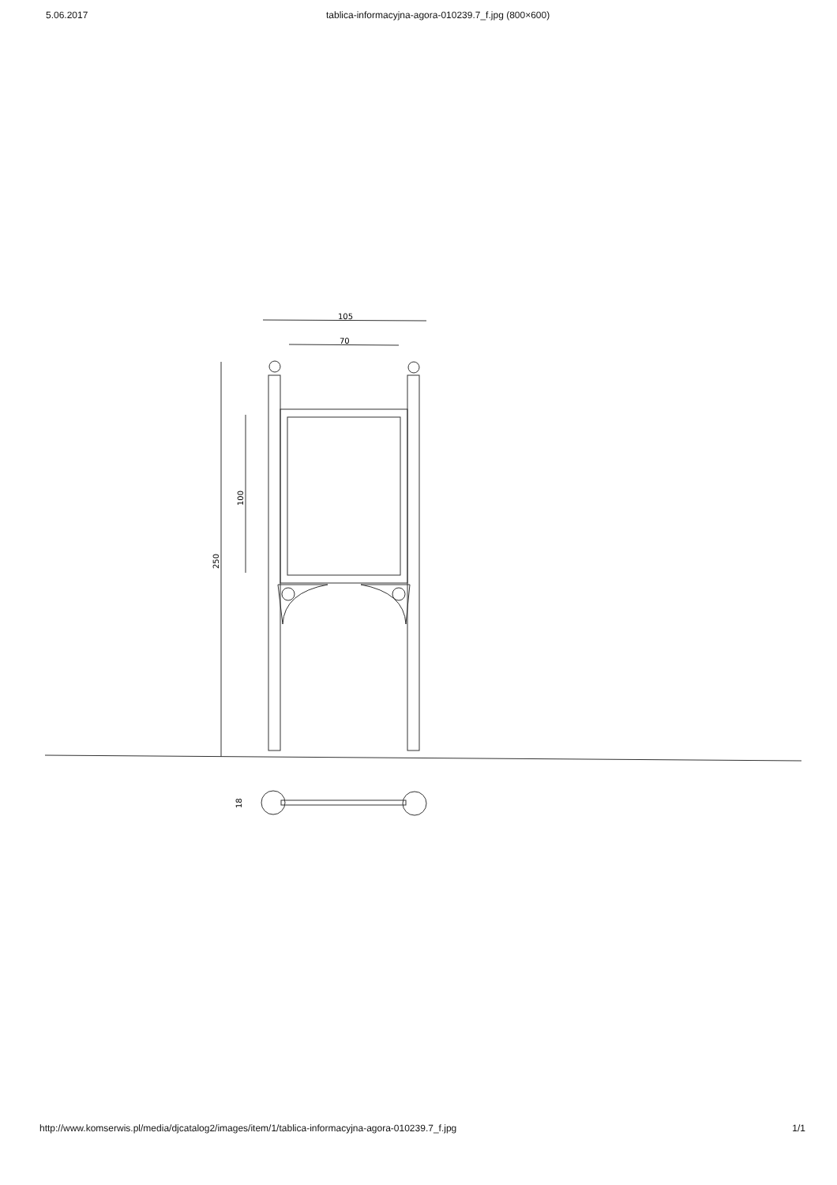5.06.2017 tablica-informacyjna-agora-010239.7_f.jpg (800×600)
105
70
100
250
18
http://www.komserwis.pl/media/djcatalog2/images/item/1/tablica-informacyjna-agora-010239.7_f.jpg 1/1